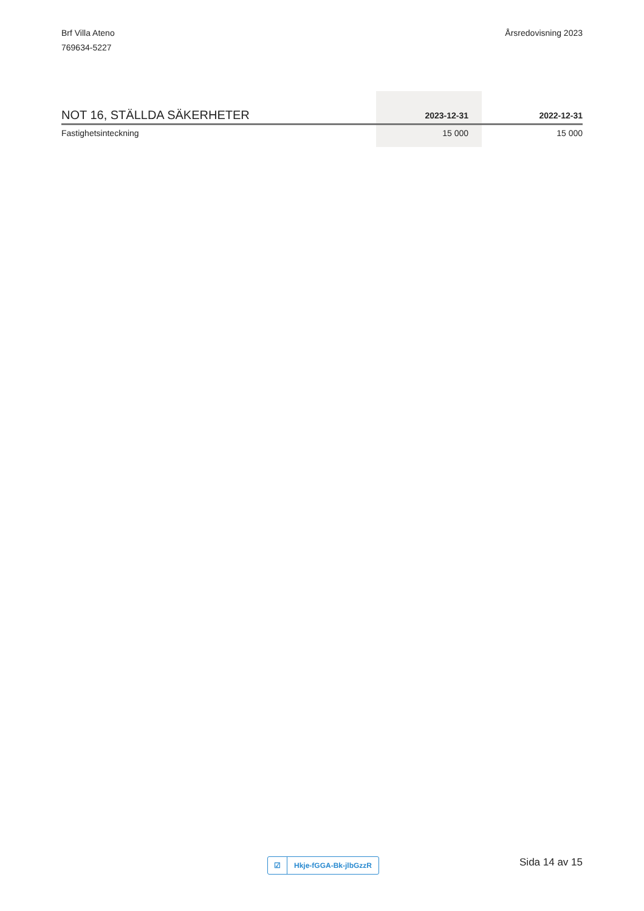Brf Villa Ateno
769634-5227
Årsredovisning 2023
| NOT 16, STÄLLDA SÄKERHETER | 2023-12-31 | 2022-12-31 |
| --- | --- | --- |
| Fastighetsinteckning | 15 000 | 15 000 |
☑ Hkje-fGGA-Bk-jlbGzzR Sida 14 av 15